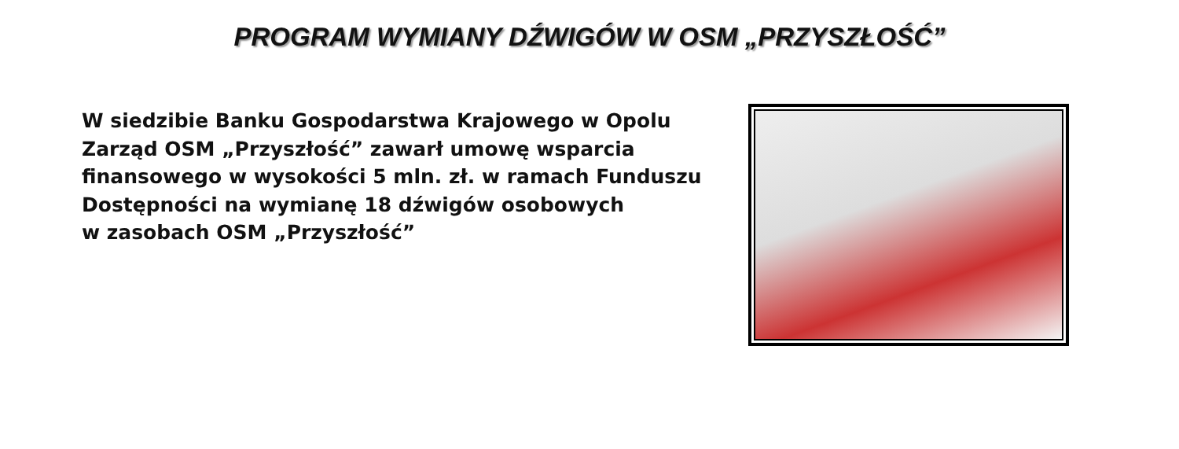PROGRAM WYMIANY DŹWIGÓW W OSM „PRZYSZŁOŚĆ”
W siedzibie Banku Gospodarstwa Krajowego w Opolu
Zarząd OSM „Przyszłość” zawarł umowę wsparcia
finansowego w wysokości 5 mln. zł. w ramach Funduszu
Dostępności na wymianę 18 dźwigów osobowych
w zasobach OSM „Przyszłość”